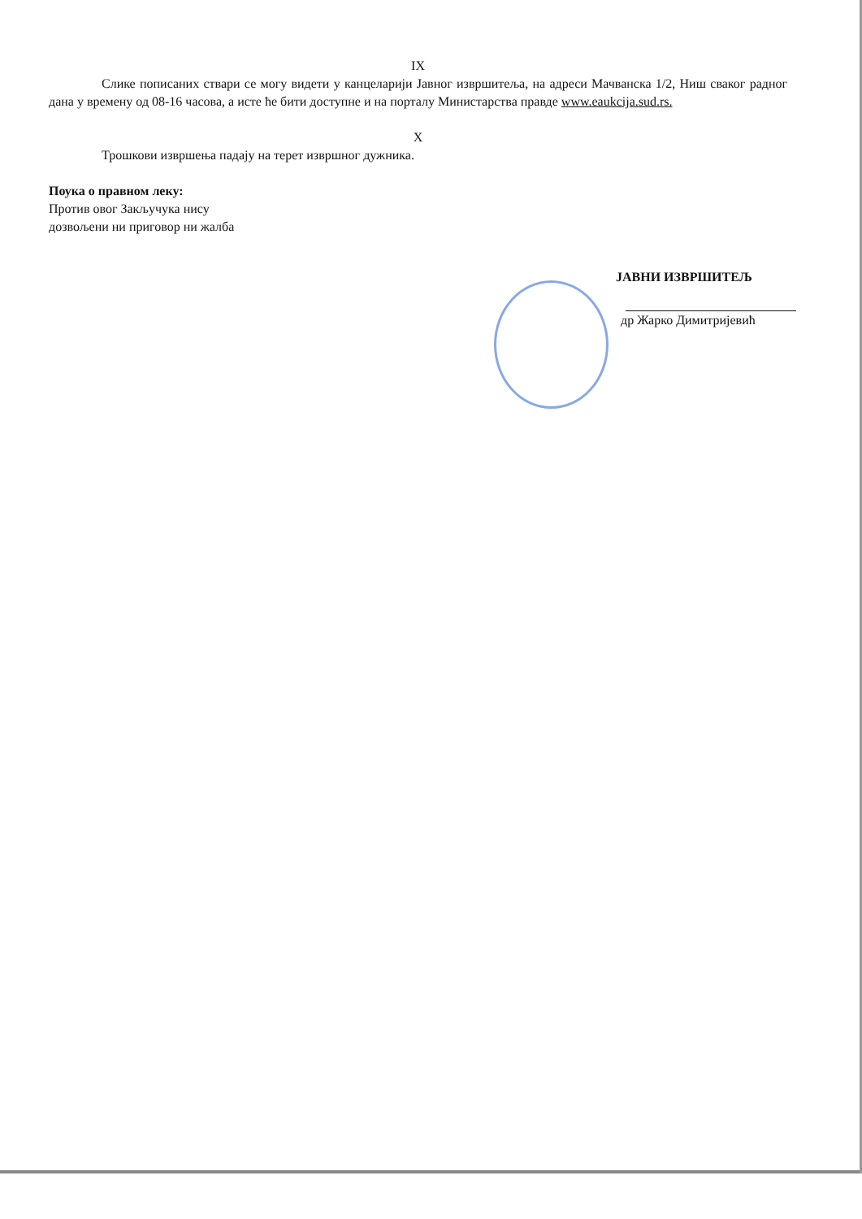IX
Слике пописаних ствари се могу видети у канцеларији Јавног извршитеља, на адреси Мачванска 1/2, Ниш сваког радног дана у времену од 08-16 часова, а исте ће бити доступне и на порталу Министарства правде www.eaukcija.sud.rs.
X
Трошкови извршења падају на терет извршног дужника.
Поука о правном леку:
Против овог Закључука нису
дозвољени ни приговор ни жалба
ЈАВНИ ИЗВРШИТЕЉ
др Жарко Димитријевић